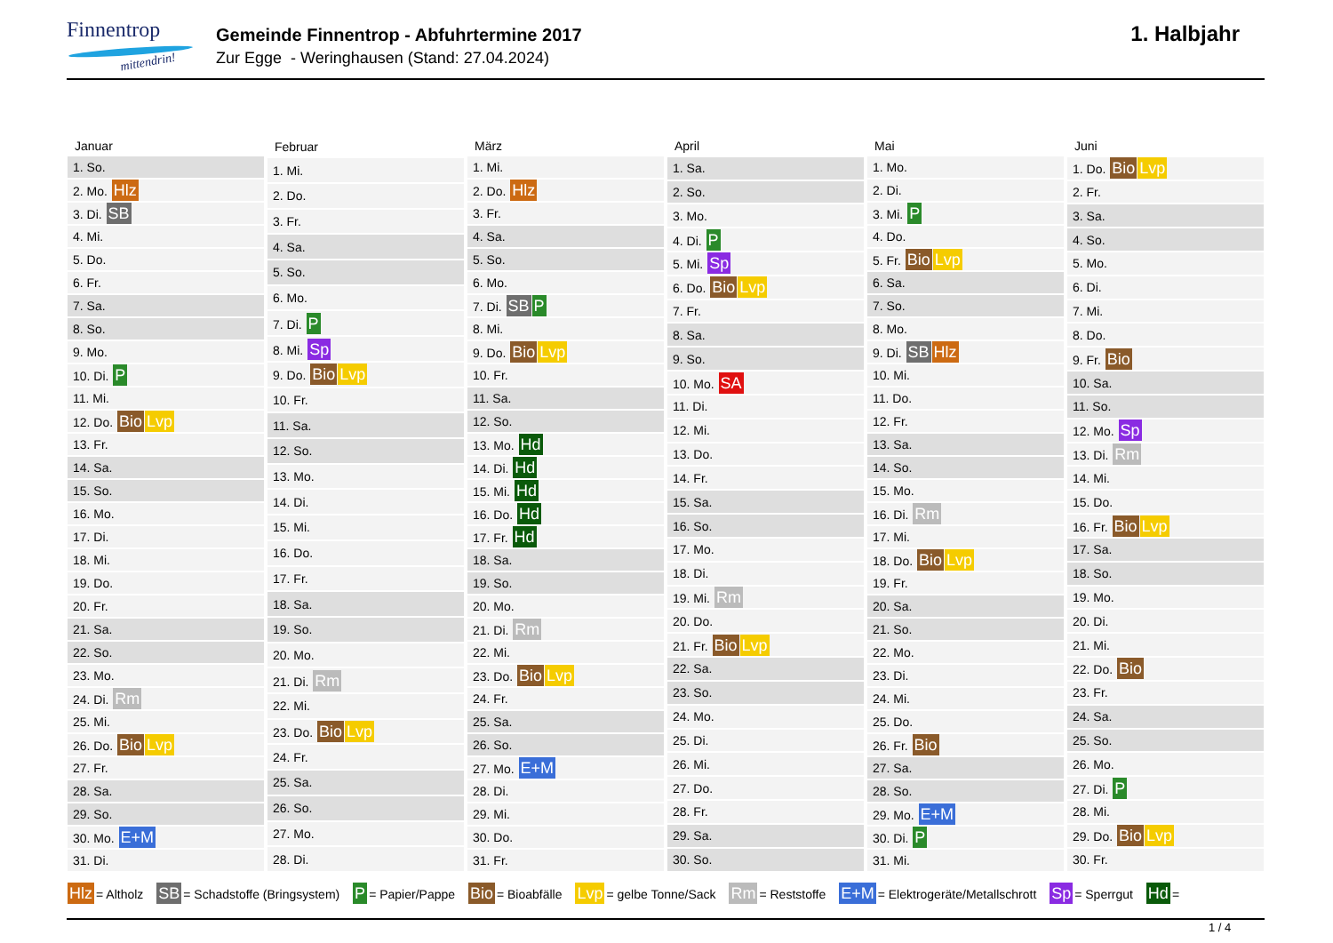Finnentrop
mittendrin!
Gemeinde Finnentrop - Abfuhrtermine 2017
Zur Egge - Weringhausen (Stand: 27.04.2024)
1. Halbjahr
| Januar |
| --- |
| 1. So. |
| 2. Mo. Hlz |
| 3. Di. SB |
| 4. Mi. |
| 5. Do. |
| 6. Fr. |
| 7. Sa. |
| 8. So. |
| 9. Mo. |
| 10. Di. P |
| 11. Mi. |
| 12. Do. Bio Lvp |
| 13. Fr. |
| 14. Sa. |
| 15. So. |
| 16. Mo. |
| 17. Di. |
| 18. Mi. |
| 19. Do. |
| 20. Fr. |
| 21. Sa. |
| 22. So. |
| 23. Mo. |
| 24. Di. Rm |
| 25. Mi. |
| 26. Do. Bio Lvp |
| 27. Fr. |
| 28. Sa. |
| 29. So. |
| 30. Mo. E+M |
| 31. Di. |
| Februar |
| --- |
| 1. Mi. |
| 2. Do. |
| 3. Fr. |
| 4. Sa. |
| 5. So. |
| 6. Mo. |
| 7. Di. P |
| 8. Mi. Sp |
| 9. Do. Bio Lvp |
| 10. Fr. |
| 11. Sa. |
| 12. So. |
| 13. Mo. |
| 14. Di. |
| 15. Mi. |
| 16. Do. |
| 17. Fr. |
| 18. Sa. |
| 19. So. |
| 20. Mo. |
| 21. Di. Rm |
| 22. Mi. |
| 23. Do. Bio Lvp |
| 24. Fr. |
| 25. Sa. |
| 26. So. |
| 27. Mo. |
| 28. Di. |
| März |
| --- |
| 1. Mi. |
| 2. Do. Hlz |
| 3. Fr. |
| 4. Sa. |
| 5. So. |
| 6. Mo. |
| 7. Di. SB P |
| 8. Mi. |
| 9. Do. Bio Lvp |
| 10. Fr. |
| 11. Sa. |
| 12. So. |
| 13. Mo. Hd |
| 14. Di. Hd |
| 15. Mi. Hd |
| 16. Do. Hd |
| 17. Fr. Hd |
| 18. Sa. |
| 19. So. |
| 20. Mo. |
| 21. Di. Rm |
| 22. Mi. |
| 23. Do. Bio Lvp |
| 24. Fr. |
| 25. Sa. |
| 26. So. |
| 27. Mo. E+M |
| 28. Di. |
| 29. Mi. |
| 30. Do. |
| 31. Fr. |
| April |
| --- |
| 1. Sa. |
| 2. So. |
| 3. Mo. |
| 4. Di. P |
| 5. Mi. Sp |
| 6. Do. Bio Lvp |
| 7. Fr. |
| 8. Sa. |
| 9. So. |
| 10. Mo. SA |
| 11. Di. |
| 12. Mi. |
| 13. Do. |
| 14. Fr. |
| 15. Sa. |
| 16. So. |
| 17. Mo. |
| 18. Di. |
| 19. Mi. Rm |
| 20. Do. |
| 21. Fr. Bio Lvp |
| 22. Sa. |
| 23. So. |
| 24. Mo. |
| 25. Di. |
| 26. Mi. |
| 27. Do. |
| 28. Fr. |
| 29. Sa. |
| 30. So. |
| Mai |
| --- |
| 1. Mo. |
| 2. Di. |
| 3. Mi. P |
| 4. Do. |
| 5. Fr. Bio Lvp |
| 6. Sa. |
| 7. So. |
| 8. Mo. |
| 9. Di. SB Hlz |
| 10. Mi. |
| 11. Do. |
| 12. Fr. |
| 13. Sa. |
| 14. So. |
| 15. Mo. |
| 16. Di. Rm |
| 17. Mi. |
| 18. Do. Bio Lvp |
| 19. Fr. |
| 20. Sa. |
| 21. So. |
| 22. Mo. |
| 23. Di. |
| 24. Mi. |
| 25. Do. |
| 26. Fr. Bio |
| 27. Sa. |
| 28. So. |
| 29. Mo. E+M |
| 30. Di. P |
| 31. Mi. |
| Juni |
| --- |
| 1. Do. Bio Lvp |
| 2. Fr. |
| 3. Sa. |
| 4. So. |
| 5. Mo. |
| 6. Di. |
| 7. Mi. |
| 8. Do. |
| 9. Fr. Bio |
| 10. Sa. |
| 11. So. |
| 12. Mo. Sp |
| 13. Di. Rm |
| 14. Mi. |
| 15. Do. |
| 16. Fr. Bio Lvp |
| 17. Sa. |
| 18. So. |
| 19. Mo. |
| 20. Di. |
| 21. Mi. |
| 22. Do. Bio |
| 23. Fr. |
| 24. Sa. |
| 25. So. |
| 26. Mo. |
| 27. Di. P |
| 28. Mi. |
| 29. Do. Bio Lvp |
| 30. Fr. |
Hlz = Altholz SB = Schadstoffe (Bringsystem) P = Papier/Pappe Bio = Bioabfälle Lvp = gelbe Tonne/Sack Rm = Reststoffe E+M = Elektrogeräte/Metallschrott Sp = Sperrgut Hd =
1 / 4